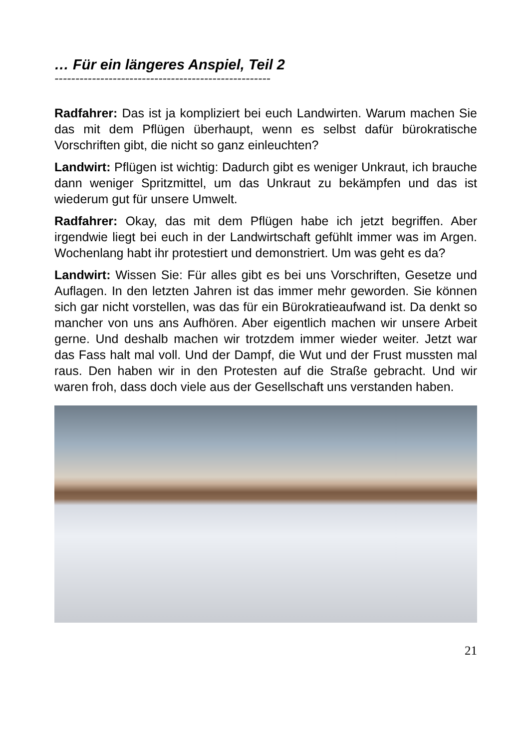… Für ein längeres Anspiel, Teil 2
----------------------------------------------------
Radfahrer: Das ist ja kompliziert bei euch Landwirten. Warum machen Sie das mit dem Pflügen überhaupt, wenn es selbst dafür bürokratische Vorschriften gibt, die nicht so ganz einleuchten?
Landwirt: Pflügen ist wichtig: Dadurch gibt es weniger Unkraut, ich brauche dann weniger Spritzmittel, um das Unkraut zu bekämpfen und das ist wiederum gut für unsere Umwelt.
Radfahrer: Okay, das mit dem Pflügen habe ich jetzt begriffen. Aber irgendwie liegt bei euch in der Landwirtschaft gefühlt immer was im Argen. Wochenlang habt ihr protestiert und demonstriert. Um was geht es da?
Landwirt: Wissen Sie: Für alles gibt es bei uns Vorschriften, Gesetze und Auflagen. In den letzten Jahren ist das immer mehr geworden. Sie können sich gar nicht vorstellen, was das für ein Bürokratieaufwand ist. Da denkt so mancher von uns ans Aufhören. Aber eigentlich machen wir unsere Arbeit gerne. Und deshalb machen wir trotzdem immer wieder weiter. Jetzt war das Fass halt mal voll. Und der Dampf, die Wut und der Frust mussten mal raus. Den haben wir in den Protesten auf die Straße gebracht. Und wir waren froh, dass doch viele aus der Gesellschaft uns verstanden haben.
21